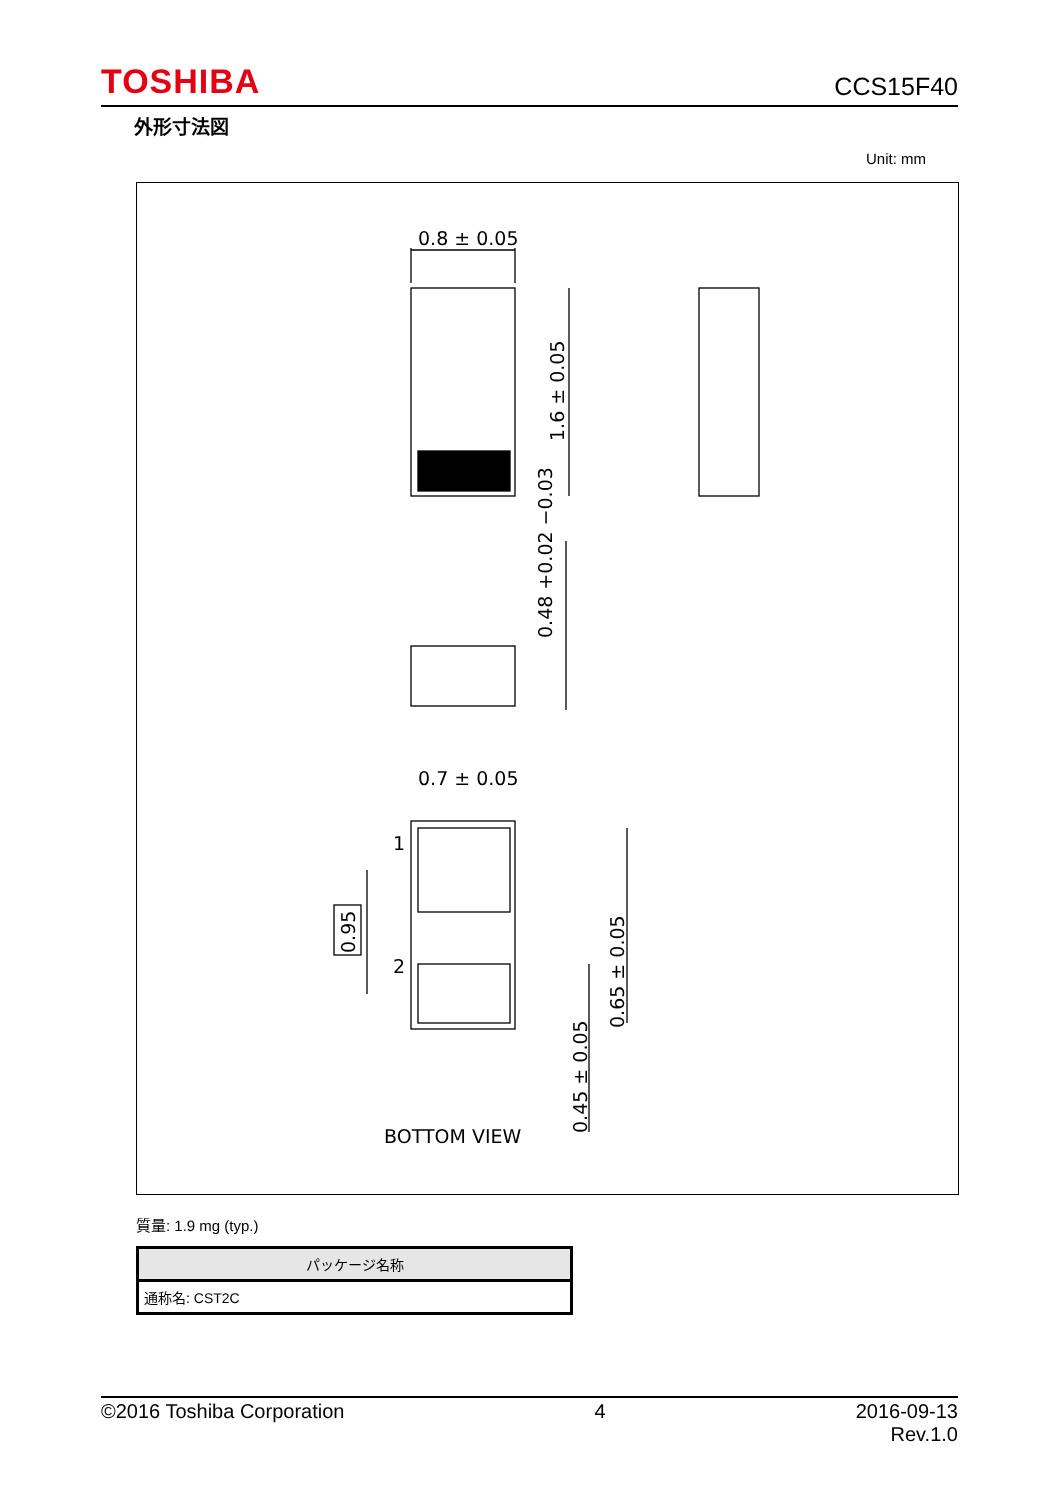TOSHIBA CCS15F40
外形寸法図
Unit: mm
0.8 ± 0.05
0.7 ± 0.05
1
2
BOTTOM VIEW
1.6 ± 0.05
0.48 +0.02 −0.03
0.95
0.65 ± 0.05
0.45 ± 0.05
質量: 1.9 mg (typ.)
| パッケージ名称 |
| --- |
| 通称名: CST2C |
©2016 Toshiba Corporation 4 2016-09-13
Rev.1.0